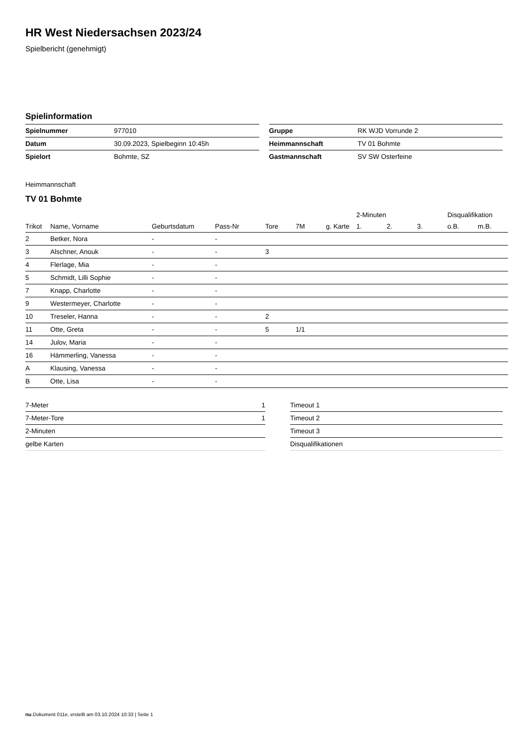HR West Niedersachsen 2023/24
Spielbericht (genehmigt)
Spielinformation
| Spielnummer | 977010 |
| Datum | 30.09.2023, Spielbeginn 10:45h |
| Spielort | Bohmte, SZ |
| Gruppe | RK WJD Vorrunde 2 |
| Heimmannschaft | TV 01 Bohmte |
| Gastmannschaft | SV SW Osterfeine |
Heimmannschaft
TV 01 Bohmte
| | | | | | | | 2-Minuten | | | Disqualifikation | |
| --- | --- | --- | --- | --- | --- | --- | --- | --- | --- | --- | --- |
| Trikot | Name, Vorname | Geburtsdatum | Pass-Nr | Tore | 7M | g. Karte | 1. | 2. | 3. | o.B. | m.B. |
| 2 | Betker, Nora | - | - | | | | | | | | |
| 3 | Alschner, Anouk | - | - | 3 | | | | | | | |
| 4 | Flerlage, Mia | - | - | | | | | | | | |
| 5 | Schmidt, Lilli Sophie | - | - | | | | | | | | |
| 7 | Knapp, Charlotte | - | - | | | | | | | | |
| 9 | Westermeyer, Charlotte | - | - | | | | | | | | |
| 10 | Treseler, Hanna | - | - | 2 | | | | | | | |
| 11 | Otte, Greta | - | - | 5 | 1/1 | | | | | | |
| 14 | Julov, Maria | - | - | | | | | | | | |
| 16 | Hämmerling, Vanessa | - | - | | | | | | | | |
| A | Klausing, Vanessa | - | - | | | | | | | | |
| B | Otte, Lisa | - | - | | | | | | | | |
| 7-Meter | 1 |
| 7-Meter-Tore | 1 |
| 2-Minuten | |
| gelbe Karten | |
| Timeout 1 |
| Timeout 2 |
| Timeout 3 |
| Disqualifikationen |
nu.Dokument 011e, erstellt am 03.10.2024 10:33 | Seite 1